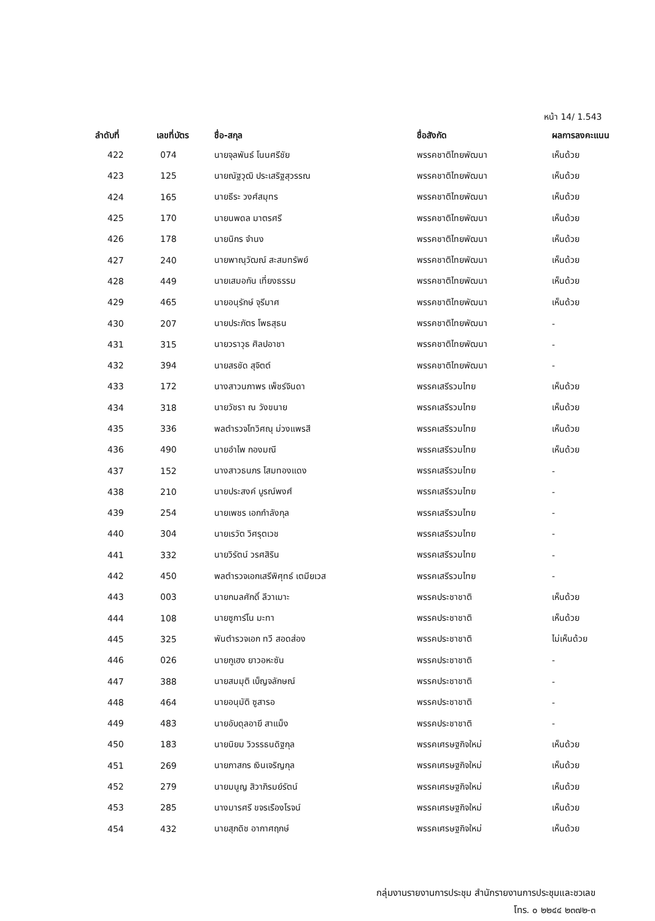หน้า 14/ 1.543
| ลำดับที่ | เลขที่บัตร | ชื่อ-สกุล | ชื่อสังกัด | ผลการลงคะแนน |
| --- | --- | --- | --- | --- |
| 422 | 074 | นายจุลพันธ์ โนนศรีชัย | พรรคชาติไทยพัฒนา | เห็นด้วย |
| 423 | 125 | นายณัฐวุฒิ ประเสริฐสุวรรณ | พรรคชาติไทยพัฒนา | เห็นด้วย |
| 424 | 165 | นายธีระ วงศ์สมุทร | พรรคชาติไทยพัฒนา | เห็นด้วย |
| 425 | 170 | นายนพดล มาตรศรี | พรรคชาติไทยพัฒนา | เห็นด้วย |
| 426 | 178 | นายนิกร จำนง | พรรคชาติไทยพัฒนา | เห็นด้วย |
| 427 | 240 | นายพาณุวัฒณ์ สะสมทรัพย์ | พรรคชาติไทยพัฒนา | เห็นด้วย |
| 428 | 449 | นายเสมอกัน เที่ยงธรรม | พรรคชาติไทยพัฒนา | เห็นด้วย |
| 429 | 465 | นายอนุรักษ์ จุรีมาศ | พรรคชาติไทยพัฒนา | เห็นด้วย |
| 430 | 207 | นายประภัตร โพธสุธน | พรรคชาติไทยพัฒนา | - |
| 431 | 315 | นายวราวุธ ศิลปอาชา | พรรคชาติไทยพัฒนา | - |
| 432 | 394 | นายสรชัด สุจิตต์ | พรรคชาติไทยพัฒนา | - |
| 433 | 172 | นางสาวนภาพร เพ็ชร์จินดา | พรรคเสรีรวมไทย | เห็นด้วย |
| 434 | 318 | นายวัชรา ณ วังขนาย | พรรคเสรีรวมไทย | เห็นด้วย |
| 435 | 336 | พลตำรวจโทวิศณุ ม่วงแพรสี | พรรคเสรีรวมไทย | เห็นด้วย |
| 436 | 490 | นายอำไพ กองมณี | พรรคเสรีรวมไทย | เห็นด้วย |
| 437 | 152 | นางสาวธนภร โสมทองแดง | พรรคเสรีรวมไทย | - |
| 438 | 210 | นายประสงค์ บูรณ์พงศ์ | พรรคเสรีรวมไทย | - |
| 439 | 254 | นายเพชร เอกกำลังกุล | พรรคเสรีรวมไทย | - |
| 440 | 304 | นายเรวัต วิศรุตเวช | พรรคเสรีรวมไทย | - |
| 441 | 332 | นายวิรัตน์ วรศสิริน | พรรคเสรีรวมไทย | - |
| 442 | 450 | พลตำรวจเอกเสรีพิศุทธ์ เตมียเวส | พรรคเสรีรวมไทย | - |
| 443 | 003 | นายกมลศักดิ์ ลีวาเมาะ | พรรคประชาชาติ | เห็นด้วย |
| 444 | 108 | นายซูการ์โน มะทา | พรรคประชาชาติ | เห็นด้วย |
| 445 | 325 | พันตำรวจเอก ทวี สอดส่อง | พรรคประชาชาติ | ไม่เห็นด้วย |
| 446 | 026 | นายกูเฮง ยาวอหะซัน | พรรคประชาชาติ | - |
| 447 | 388 | นายสมมุติ เบ็ญจลักษณ์ | พรรคประชาชาติ | - |
| 448 | 464 | นายอนุมัติ ซูสารอ | พรรคประชาชาติ | - |
| 449 | 483 | นายอับดุลอายี สาแม็ง | พรรคประชาชาติ | - |
| 450 | 183 | นายนิยม วิวรรธนดิฐกุล | พรรคเศรษฐกิจใหม่ | เห็นด้วย |
| 451 | 269 | นายภาสกร เงินเจริญกุล | พรรคเศรษฐกิจใหม่ | เห็นด้วย |
| 452 | 279 | นายมนูญ สิวาภิรมย์รัตน์ | พรรคเศรษฐกิจใหม่ | เห็นด้วย |
| 453 | 285 | นางมารศรี ขจรเรืองโรจน์ | พรรคเศรษฐกิจใหม่ | เห็นด้วย |
| 454 | 432 | นายสุภดิช อากาศฤกษ์ | พรรคเศรษฐกิจใหม่ | เห็นด้วย |
กลุ่มงานรายงานการประชุม สำนักรายงานการประชุมและชวเลข
โทร. ๐ ๒๒๔๔ ๒๓๗๒-๓